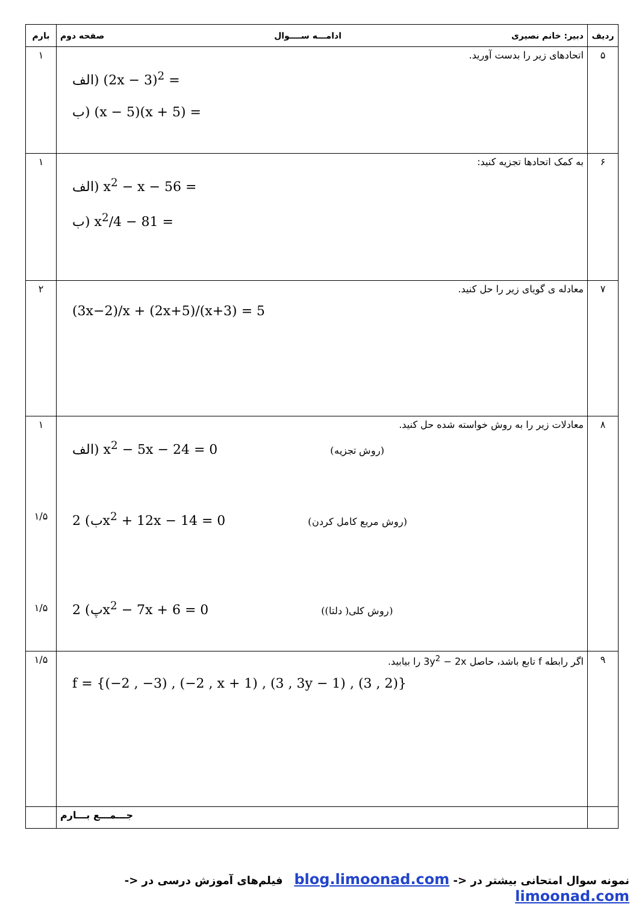| ردیف | دبیر: خانم نصیری ادامـــه ســــوال صفحه دوم | بارم |
| --- | --- | --- |
| ۵ | اتحادهای زیر را بدست آورید. الف) (2x − 3)<sup>2</sup> = ب) (x − 5)(x + 5) = | ۱ |
| ۶ | به کمک اتحادها تجزیه کنید: الف) x<sup>2</sup> − x − 56 = ب) x<sup>2</sup>/4 − 81 = | ۱ |
| ۷ | معادله ی گویای زیر را حل کنید. (3x−2)/x + (2x+5)/(x+3) = 5 | ۲ |
| ۸ | معادلات زیر را به روش خواسته شده حل کنید. الف) x<sup>2</sup> − 5x − 24 = 0 (روش تجزیه) ب) 2x<sup>2</sup> + 12x − 14 = 0 (روش مربع کامل کردن) پ) 2x<sup>2</sup> − 7x + 6 = 0 (روش کلی( دلتا)) | ۱ ۱/۵ ۱/۵ |
| ۹ | اگر رابطه f تابع باشد، حاصل 3y<sup>2</sup> − 2x را بیابید. f = {(−2 , −3) , (−2 , x + 1) , (3 , 3y − 1) , (3 , 2)} | ۱/۵ |
| | جـــمـــع بـــارم | |
نمونه سوال امتحانی بیشتر در <- blog.limoonad.com فیلم‌های آموزش درسی در <- limoonad.com